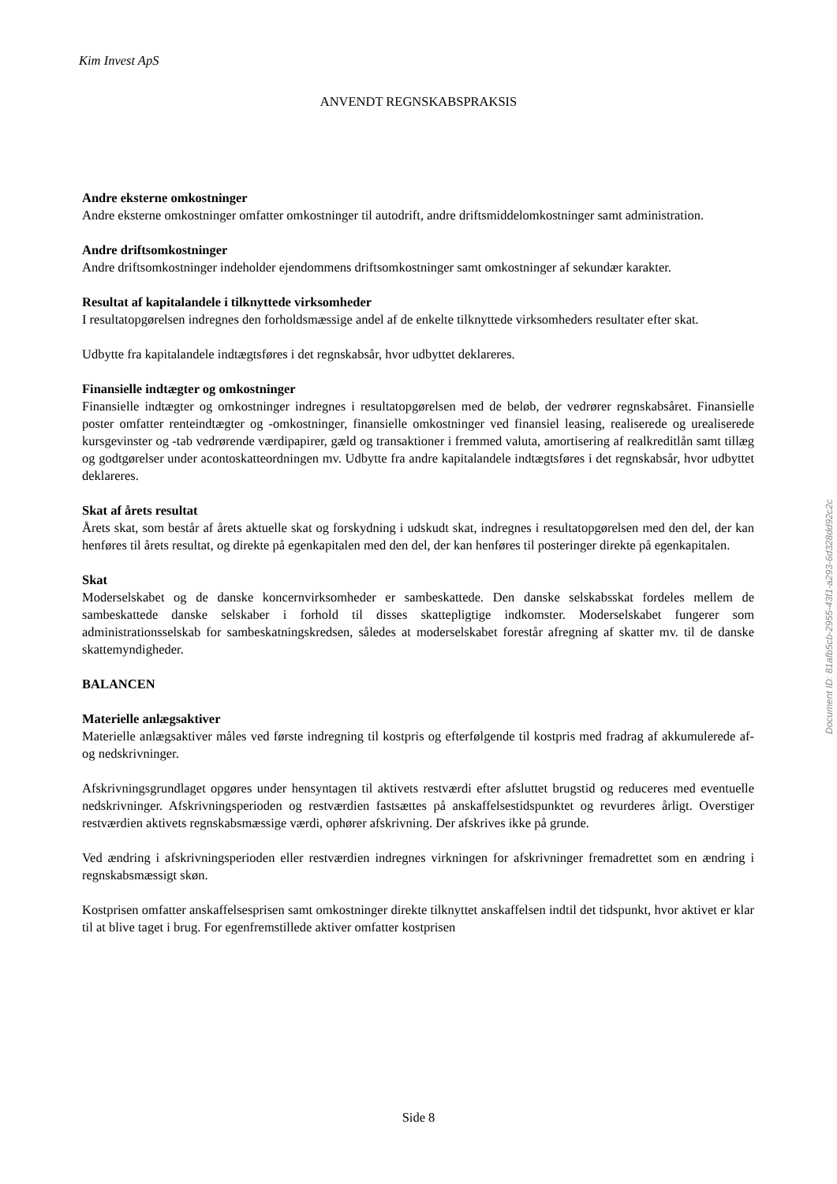Kim Invest ApS
ANVENDT REGNSKABSPRAKSIS
Andre eksterne omkostninger
Andre eksterne omkostninger omfatter omkostninger til autodrift, andre driftsmiddelomkostninger samt administration.
Andre driftsomkostninger
Andre driftsomkostninger indeholder ejendommens driftsomkostninger samt omkostninger af sekundær karakter.
Resultat af kapitalandele i tilknyttede virksomheder
I resultatopgørelsen indregnes den forholdsmæssige andel af de enkelte tilknyttede virksomheders resultater efter skat.
Udbytte fra kapitalandele indtægtsføres i det regnskabsår, hvor udbyttet deklareres.
Finansielle indtægter og omkostninger
Finansielle indtægter og omkostninger indregnes i resultatopgørelsen med de beløb, der vedrører regnskabsåret. Finansielle poster omfatter renteindtægter og -omkostninger, finansielle omkostninger ved finansiel leasing, realiserede og urealiserede kursgevinster og -tab vedrørende værdipapirer, gæld og transaktioner i fremmed valuta, amortisering af realkreditlån samt tillæg og godtgørelser under acontoskatteordningen mv. Udbytte fra andre kapitalandele indtægtsføres i det regnskabsår, hvor udbyttet deklareres.
Skat af årets resultat
Årets skat, som består af årets aktuelle skat og forskydning i udskudt skat, indregnes i resultatopgørelsen med den del, der kan henføres til årets resultat, og direkte på egenkapitalen med den del, der kan henføres til posteringer direkte på egenkapitalen.
Skat
Moderselskabet og de danske koncernvirksomheder er sambeskattede. Den danske selskabsskat fordeles mellem de sambeskattede danske selskaber i forhold til disses skattepligtige indkomster. Moderselskabet fungerer som administrationsselskab for sambeskatningskredsen, således at moderselskabet forestår afregning af skatter mv. til de danske skattemyndigheder.
BALANCEN
Materielle anlægsaktiver
Materielle anlægsaktiver måles ved første indregning til kostpris og efterfølgende til kostpris med fradrag af akkumulerede af- og nedskrivninger.
Afskrivningsgrundlaget opgøres under hensyntagen til aktivets restværdi efter afsluttet brugstid og reduceres med eventuelle nedskrivninger. Afskrivningsperioden og restværdien fastsættes på anskaffelsestidspunktet og revurderes årligt. Overstiger restværdien aktivets regnskabsmæssige værdi, ophører afskrivning. Der afskrives ikke på grunde.
Ved ændring i afskrivningsperioden eller restværdien indregnes virkningen for afskrivninger fremadrettet som en ændring i regnskabsmæssigt skøn.
Kostprisen omfatter anskaffelsesprisen samt omkostninger direkte tilknyttet anskaffelsen indtil det tidspunkt, hvor aktivet er klar til at blive taget i brug. For egenfremstillede aktiver omfatter kostprisen
Side 8
Document ID: 81afb5cb-2955-43f1-a293-6d328dd92c2c